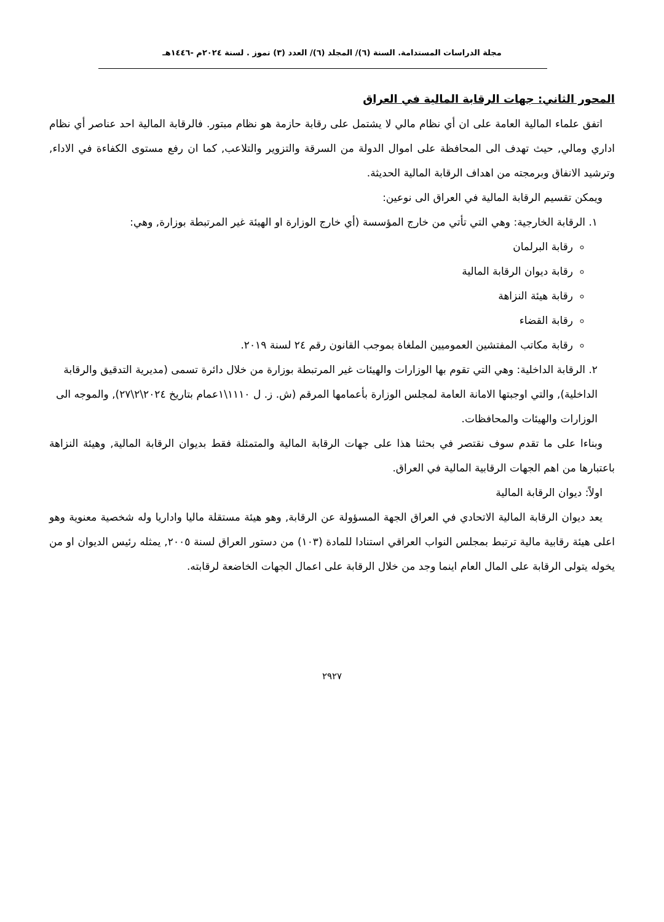مجلة الدراسات المستدامة. السنة (٦)/ المجلد (٦)/ العدد (٣) تموز . لسنة ٢٠٢٤م -١٤٤٦هـ
المحور الثاني: جهات الرقابة المالية في العراق
اتفق علماء المالية العامة على ان أي نظام مالي لا يشتمل على رقابة حازمة هو نظام مبتور. فالرقابة المالية احد عناصر أي نظام اداري ومالي, حيث تهدف الى المحافظة على اموال الدولة من السرقة والتزوير والتلاعب, كما ان رفع مستوى الكفاءة في الاداء, وترشيد الانفاق وبرمجته من اهداف الرقابة المالية الحديثة.
ويمكن تقسيم الرقابة المالية في العراق الى نوعين:
١. الرقابة الخارجية: وهي التي تأتي من خارج المؤسسة (أي خارج الوزارة او الهيئة غير المرتبطة بوزارة, وهي:
رقابة البرلمان
رقابة ديوان الرقابة المالية
رقابة هيئة النزاهة
رقابة القضاء
رقابة مكاتب المفتشين العموميين الملغاة بموجب القانون رقم ٢٤ لسنة ٢٠١٩.
٢. الرقابة الداخلية: وهي التي تقوم بها الوزارات والهيئات غير المرتبطة بوزارة من خلال دائرة تسمى (مديرية التدقيق والرقابة الداخلية), والتي اوجبتها الامانة العامة لمجلس الوزارة بأعمامها المرقم (ش. ز. ل ١١١٠\١عمام بتاريخ ٢٠٢٤\٢\٢٧), والموجه الى الوزارات والهيئات والمحافظات.
وبناءا على ما تقدم سوف نقتصر في بحثنا هذا على جهات الرقابة المالية والمتمثلة فقط بديوان الرقابة المالية, وهيئة النزاهة باعتبارها من اهم الجهات الرقابية المالية في العراق.
اولاً: ديوان الرقابة المالية
يعد ديوان الرقابة المالية الاتحادي في العراق الجهة المسؤولة عن الرقابة, وهو هيئة مستقلة ماليا واداريا وله شخصية معنوية وهو اعلى هيئة رقابية مالية ترتبط بمجلس النواب العراقي استنادا للمادة (١٠٣) من دستور العراق لسنة ٢٠٠٥, يمثله رئيس الديوان او من يخوله يتولى الرقابة على المال العام اينما وجد من خلال الرقابة على اعمال الجهات الخاضعة لرقابته.
٢٩٢٧